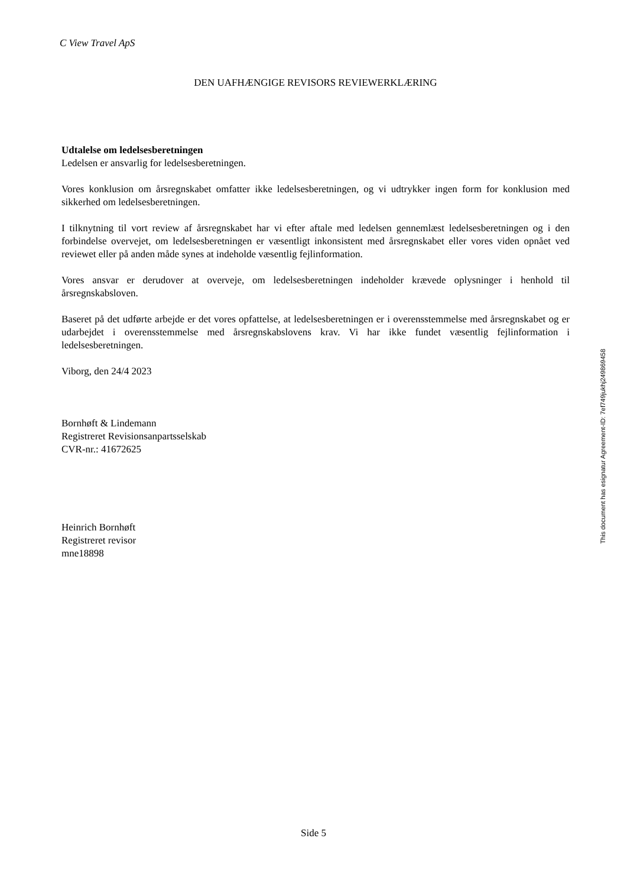C View Travel ApS
DEN UAFHÆNGIGE REVISORS REVIEWERKLÆRING
Udtalelse om ledelsesberetningen
Ledelsen er ansvarlig for ledelsesberetningen.
Vores konklusion om årsregnskabet omfatter ikke ledelsesberetningen, og vi udtrykker ingen form for konklusion med sikkerhed om ledelsesberetningen.
I tilknytning til vort review af årsregnskabet har vi efter aftale med ledelsen gennemlæst ledelsesberetningen og i den forbindelse overvejet, om ledelsesberetningen er væsentligt inkonsistent med årsregnskabet eller vores viden opnået ved reviewet eller på anden måde synes at indeholde væsentlig fejlinformation.
Vores ansvar er derudover at overveje, om ledelsesberetningen indeholder krævede oplysninger i henhold til årsregnskabsloven.
Baseret på det udførte arbejde er det vores opfattelse, at ledelsesberetningen er i overensstemmelse med årsregnskabet og er udarbejdet i overensstemmelse med årsregnskabslovens krav. Vi har ikke fundet væsentlig fejlinformation i ledelsesberetningen.
Viborg, den 24/4 2023
Bornhøft & Lindemann
Registreret Revisionsanpartsselskab
CVR-nr.: 41672625
Heinrich Bornhøft
Registreret revisor
mne18898
This document has esignatur Agreement-ID: 7ef749jukhj249869458
Side 5